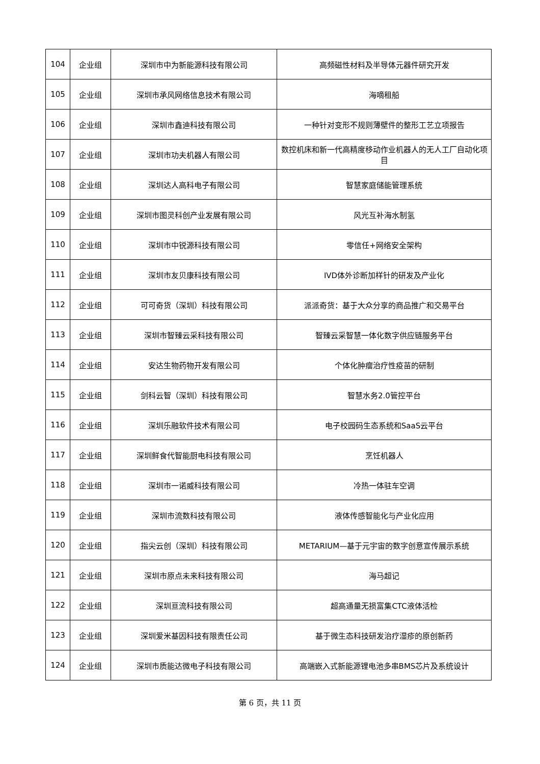| 104 | 企业组 | 深圳市中为新能源科技有限公司 | 高频磁性材料及半导体元器件研究开发 |
| 105 | 企业组 | 深圳市承风网络信息技术有限公司 | 海嘀租船 |
| 106 | 企业组 | 深圳市鑫迪科技有限公司 | 一种针对变形不规则薄壁件的整形工艺立项报告 |
| 107 | 企业组 | 深圳市功夫机器人有限公司 | 数控机床和新一代高精度移动作业机器人的无人工厂自动化项目 |
| 108 | 企业组 | 深圳达人高科电子有限公司 | 智慧家庭储能管理系统 |
| 109 | 企业组 | 深圳市图灵科创产业发展有限公司 | 风光互补海水制氢 |
| 110 | 企业组 | 深圳市中锐源科技有限公司 | 零信任+网络安全架构 |
| 111 | 企业组 | 深圳市友贝康科技有限公司 | IVD体外诊断加样针的研发及产业化 |
| 112 | 企业组 | 可可奇货（深圳）科技有限公司 | 派派奇货：基于大众分享的商品推广和交易平台 |
| 113 | 企业组 | 深圳市智臻云采科技有限公司 | 智臻云采智慧一体化数字供应链服务平台 |
| 114 | 企业组 | 安达生物药物开发有限公司 | 个体化肿瘤治疗性疫苗的研制 |
| 115 | 企业组 | 剑科云智（深圳）科技有限公司 | 智慧水务2.0管控平台 |
| 116 | 企业组 | 深圳乐融软件技术有限公司 | 电子校园码生态系统和SaaS云平台 |
| 117 | 企业组 | 深圳鲜食代智能厨电科技有限公司 | 烹饪机器人 |
| 118 | 企业组 | 深圳市一诺威科技有限公司 | 冷热一体驻车空调 |
| 119 | 企业组 | 深圳市流数科技有限公司 | 液体传感智能化与产业化应用 |
| 120 | 企业组 | 指尖云创（深圳）科技有限公司 | METARIUM—基于元宇宙的数字创意宣传展示系统 |
| 121 | 企业组 | 深圳市原点未来科技有限公司 | 海马超记 |
| 122 | 企业组 | 深圳亘流科技有限公司 | 超高通量无损富集CTC液体活检 |
| 123 | 企业组 | 深圳爱米基因科技有限责任公司 | 基于微生态科技研发治疗湿疹的原创新药 |
| 124 | 企业组 | 深圳市质能达微电子科技有限公司 | 高端嵌入式新能源锂电池多串BMS芯片及系统设计 |
第 6 页，共 11 页